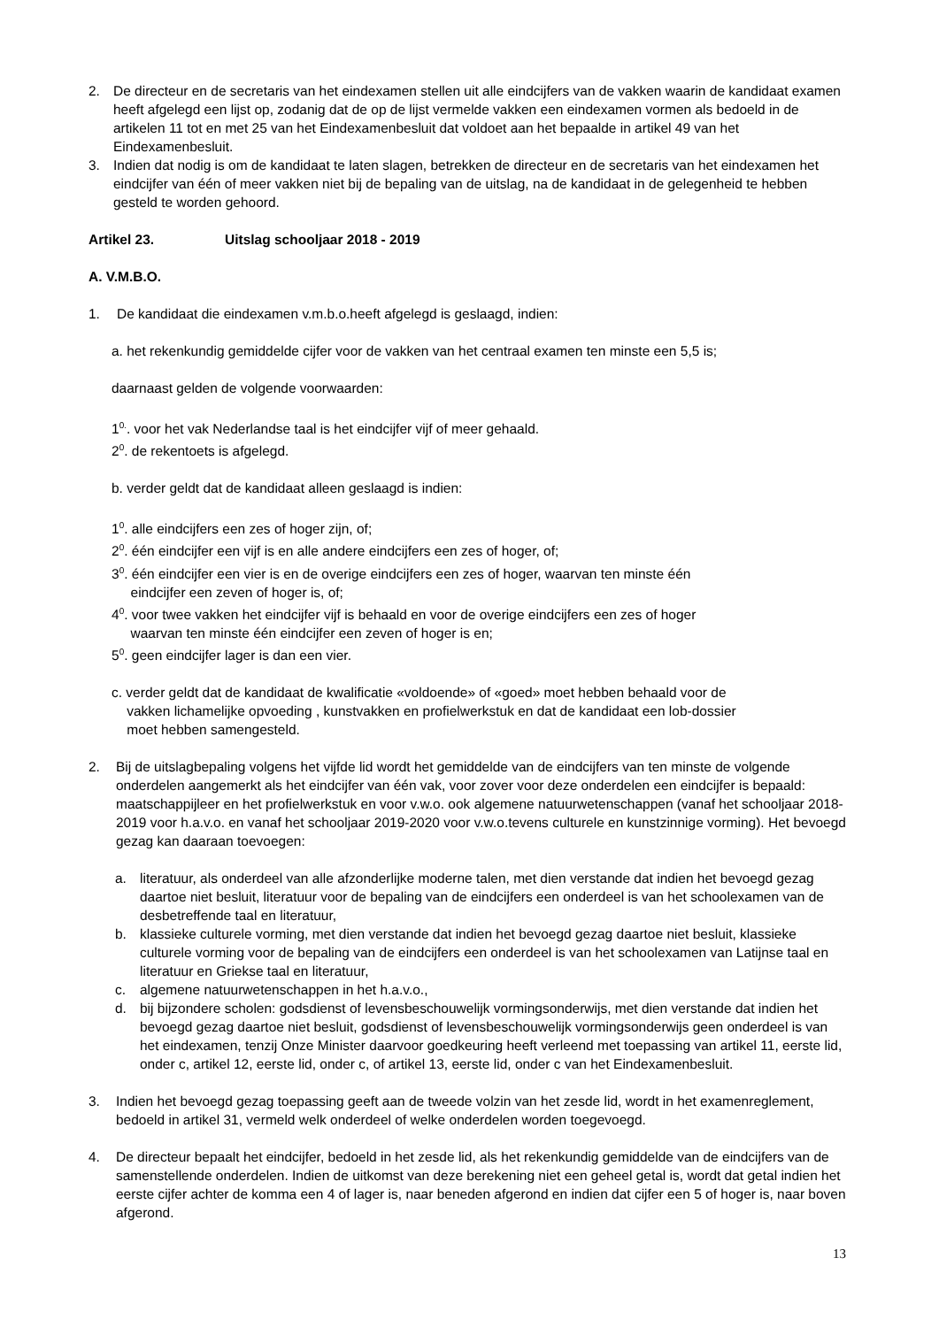2. De directeur en de secretaris van het eindexamen stellen uit alle eindcijfers van de vakken waarin de kandidaat examen heeft afgelegd een lijst op, zodanig dat de op de lijst vermelde vakken een eindexamen vormen als bedoeld in de artikelen 11 tot en met 25 van het Eindexamenbesluit dat voldoet aan het bepaalde in artikel 49 van het Eindexamenbesluit.
3. Indien dat nodig is om de kandidaat te laten slagen, betrekken de directeur en de secretaris van het eindexamen het eindcijfer van één of meer vakken niet bij de bepaling van de uitslag, na de kandidaat in de gelegenheid te hebben gesteld te worden gehoord.
Artikel 23. Uitslag schooljaar 2018 - 2019
A. V.M.B.O.
1. De kandidaat die eindexamen v.m.b.o.heeft afgelegd is geslaagd, indien:
a. het rekenkundig gemiddelde cijfer voor de vakken van het centraal examen ten minste een 5,5 is;
daarnaast gelden de volgende voorwaarden:
1<sup>0.</sup>. voor het vak Nederlandse taal is het eindcijfer vijf of meer gehaald.
2<sup>0</sup>. de rekentoets is afgelegd.
b. verder geldt dat de kandidaat alleen geslaagd is indien:
1<sup>0</sup>. alle eindcijfers een zes of hoger zijn, of;
2<sup>0</sup>. één eindcijfer een vijf is en alle andere eindcijfers een zes of hoger, of;
3<sup>0</sup>. één eindcijfer een vier is en de overige eindcijfers een zes of hoger, waarvan ten minste één
eindcijfer een zeven of hoger is, of;
4<sup>0</sup>. voor twee vakken het eindcijfer vijf is behaald en voor de overige eindcijfers een zes of hoger
waarvan ten minste één eindcijfer een zeven of hoger is en;
5<sup>0</sup>. geen eindcijfer lager is dan een vier.
c. verder geldt dat de kandidaat de kwalificatie «voldoende» of «goed» moet hebben behaald voor de
vakken lichamelijke opvoeding , kunstvakken en profielwerkstuk en dat de kandidaat een lob-dossier
moet hebben samengesteld.
2. Bij de uitslagbepaling volgens het vijfde lid wordt het gemiddelde van de eindcijfers van ten minste de volgende onderdelen aangemerkt als het eindcijfer van één vak, voor zover voor deze onderdelen een eindcijfer is bepaald: maatschappijleer en het profielwerkstuk en voor v.w.o. ook algemene natuurwetenschappen (vanaf het schooljaar 2018-2019 voor h.a.v.o. en vanaf het schooljaar 2019-2020 voor v.w.o.tevens culturele en kunstzinnige vorming). Het bevoegd gezag kan daaraan toevoegen:
a. literatuur, als onderdeel van alle afzonderlijke moderne talen, met dien verstande dat indien het bevoegd gezag daartoe niet besluit, literatuur voor de bepaling van de eindcijfers een onderdeel is van het schoolexamen van de desbetreffende taal en literatuur,
b. klassieke culturele vorming, met dien verstande dat indien het bevoegd gezag daartoe niet besluit, klassieke culturele vorming voor de bepaling van de eindcijfers een onderdeel is van het schoolexamen van Latijnse taal en literatuur en Griekse taal en literatuur,
c. algemene natuurwetenschappen in het h.a.v.o.,
d. bij bijzondere scholen: godsdienst of levensbeschouwelijk vormingsonderwijs, met dien verstande dat indien het bevoegd gezag daartoe niet besluit, godsdienst of levensbeschouwelijk vormingsonderwijs geen onderdeel is van het eindexamen, tenzij Onze Minister daarvoor goedkeuring heeft verleend met toepassing van artikel 11, eerste lid, onder c, artikel 12, eerste lid, onder c, of artikel 13, eerste lid, onder c van het Eindexamenbesluit.
3. Indien het bevoegd gezag toepassing geeft aan de tweede volzin van het zesde lid, wordt in het examenreglement, bedoeld in artikel 31, vermeld welk onderdeel of welke onderdelen worden toegevoegd.
4. De directeur bepaalt het eindcijfer, bedoeld in het zesde lid, als het rekenkundig gemiddelde van de eindcijfers van de samenstellende onderdelen. Indien de uitkomst van deze berekening niet een geheel getal is, wordt dat getal indien het eerste cijfer achter de komma een 4 of lager is, naar beneden afgerond en indien dat cijfer een 5 of hoger is, naar boven afgerond.
13